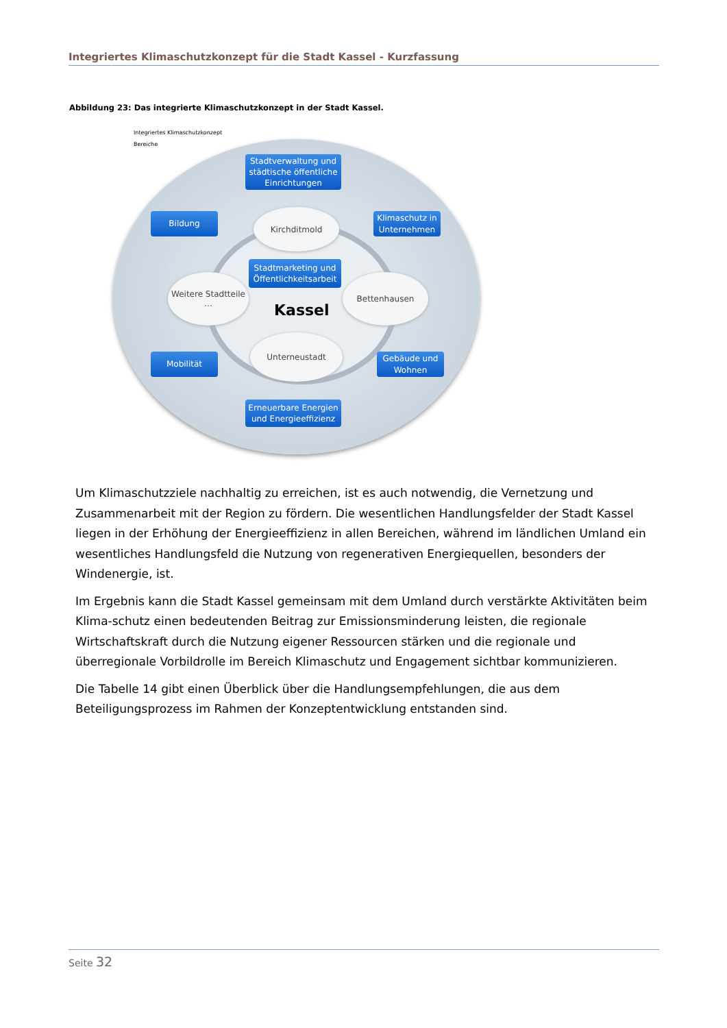Integriertes Klimaschutzkonzept für die Stadt Kassel - Kurzfassung
Abbildung 23: Das integrierte Klimaschutzkonzept in der Stadt Kassel.
Integriertes Klimaschutzkonzept
Bereiche
Stadtverwaltung und städtische öffentliche Einrichtungen
Bildung
Klimaschutz in Unternehmen
Kirchditmold
Stadtmarketing und Öffentlichkeitsarbeit
Weitere Stadtteile
…
Kassel
Bettenhausen
Unterneustadt
Mobilität
Gebäude und Wohnen
Erneuerbare Energien und Energieeffizienz
Um Klimaschutzziele nachhaltig zu erreichen, ist es auch notwendig, die Vernetzung und Zusammenarbeit mit der Region zu fördern. Die wesentlichen Handlungsfelder der Stadt Kassel liegen in der Erhöhung der Energieeffizienz in allen Bereichen, während im ländlichen Umland ein wesentliches Handlungsfeld die Nutzung von regenerativen Energiequellen, besonders der Windenergie, ist.
Im Ergebnis kann die Stadt Kassel gemeinsam mit dem Umland durch verstärkte Aktivitäten beim Klima-schutz einen bedeutenden Beitrag zur Emissionsminderung leisten, die regionale Wirtschaftskraft durch die Nutzung eigener Ressourcen stärken und die regionale und überregionale Vorbildrolle im Bereich Klimaschutz und Engagement sichtbar kommunizieren.
Die Tabelle 14 gibt einen Überblick über die Handlungsempfehlungen, die aus dem Beteiligungsprozess im Rahmen der Konzeptentwicklung entstanden sind.
Seite 32